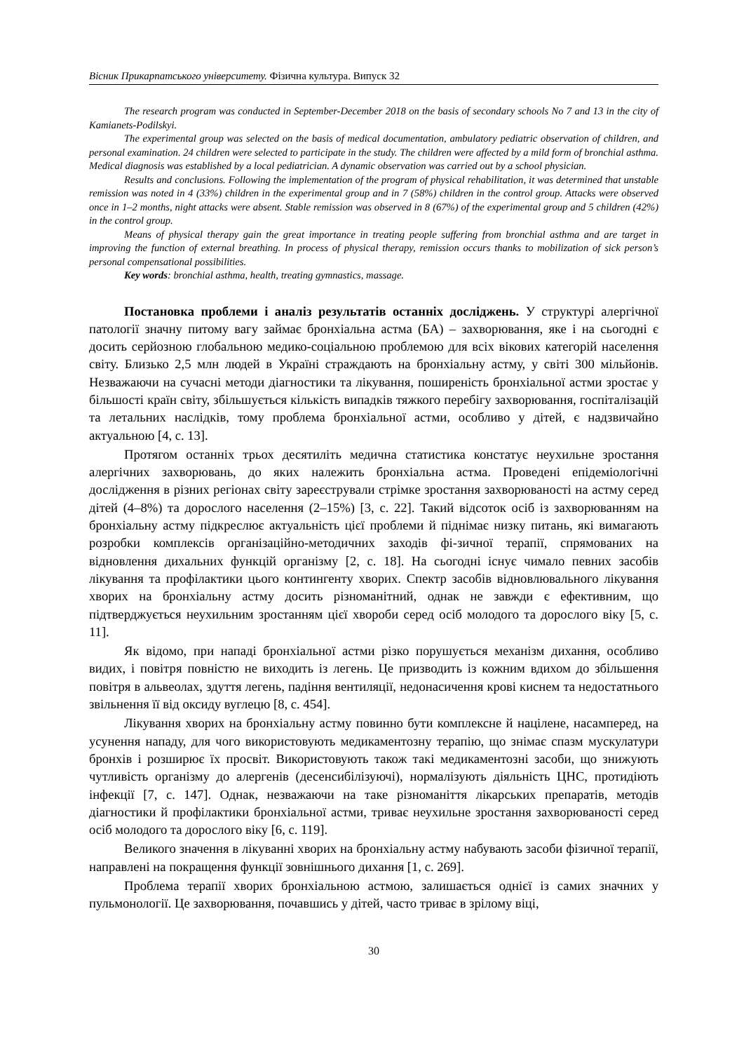Вісник Прикарпатського університету. Фізична культура. Випуск 32
The research program was conducted in September-December 2018 on the basis of secondary schools No 7 and 13 in the city of Kamianets-Podilskyi.
The experimental group was selected on the basis of medical documentation, ambulatory pediatric observation of children, and personal examination. 24 children were selected to participate in the study. The children were affected by a mild form of bronchial asthma. Medical diagnosis was established by a local pediatrician. A dynamic observation was carried out by a school physician.
Results and conclusions. Following the implementation of the program of physical rehabilitation, it was determined that unstable remission was noted in 4 (33%) children in the experimental group and in 7 (58%) children in the control group. Attacks were observed once in 1–2 months, night attacks were absent. Stable remission was observed in 8 (67%) of the experimental group and 5 children (42%) in the control group.
Means of physical therapy gain the great importance in treating people suffering from bronchial asthma and are target in improving the function of external breathing. In process of physical therapy, remission occurs thanks to mobilization of sick person’s personal compensational possibilities.
Key words: bronchial asthma, health, treating gymnastics, massage.
Постановка проблеми і аналіз результатів останніх досліджень. У структурі алергічної патології значну питому вагу займає бронхіальна астма (БА) – захворювання, яке і на сьогодні є досить серйозною глобальною медико-соціальною проблемою для всіх вікових категорій населення світу. Близько 2,5 млн людей в Україні страждають на бронхіальну астму, у світі 300 мільйонів. Незважаючи на сучасні методи діагностики та лікування, поширеність бронхіальної астми зростає у більшості країн світу, збільшується кількість випадків тяжкого перебігу захворювання, госпіталізацій та летальних наслідків, тому проблема бронхіальної астми, особливо у дітей, є надзвичайно актуальною [4, с. 13].
Протягом останніх трьох десятиліть медична статистика констатує неухильне зростання алергічних захворювань, до яких належить бронхіальна астма. Проведені епідеміологічні дослідження в різних регіонах світу зареєстрували стрімке зростання захворюваності на астму серед дітей (4–8%) та дорослого населення (2–15%) [3, с. 22]. Такий відсоток осіб із захворюванням на бронхіальну астму підкреслює актуальність цієї проблеми й піднімає низку питань, які вимагають розробки комплексів організаційно-методичних заходів фі-зичної терапії, спрямованих на відновлення дихальних функцій організму [2, с. 18]. На сьогодні існує чимало певних засобів лікування та профілактики цього контингенту хворих. Спектр засобів відновлювального лікування хворих на бронхіальну астму досить різноманітний, однак не завжди є ефективним, що підтверджується неухильним зростанням цієї хвороби серед осіб молодого та дорослого віку [5, с. 11].
Як відомо, при нападі бронхіальної астми різко порушується механізм дихання, особливо видих, і повітря повністю не виходить із легень. Це призводить із кожним вдихом до збільшення повітря в альвеолах, здуття легень, падіння вентиляції, недонасичення крові киснем та недостатнього звільнення її від оксиду вуглецю [8, с. 454].
Лікування хворих на бронхіальну астму повинно бути комплексне й націлене, насамперед, на усунення нападу, для чого використовують медикаментозну терапію, що знімає спазм мускулатури бронхів і розширює їх просвіт. Використовують також такі медикаментозні засоби, що знижують чутливість організму до алергенів (десенсибілізуючі), нормалізують діяльність ЦНС, протидіють інфекції [7, с. 147]. Однак, незважаючи на таке різноманіття лікарських препаратів, методів діагностики й профілактики бронхіальної астми, триває неухильне зростання захворюваності серед осіб молодого та дорослого віку [6, с. 119].
Великого значення в лікуванні хворих на бронхіальну астму набувають засоби фізичної терапії, направлені на покращення функції зовнішнього дихання [1, с. 269].
Проблема терапії хворих бронхіальною астмою, залишається однієї із самих значних у пульмонології. Це захворювання, почавшись у дітей, часто триває в зрілому віці,
30